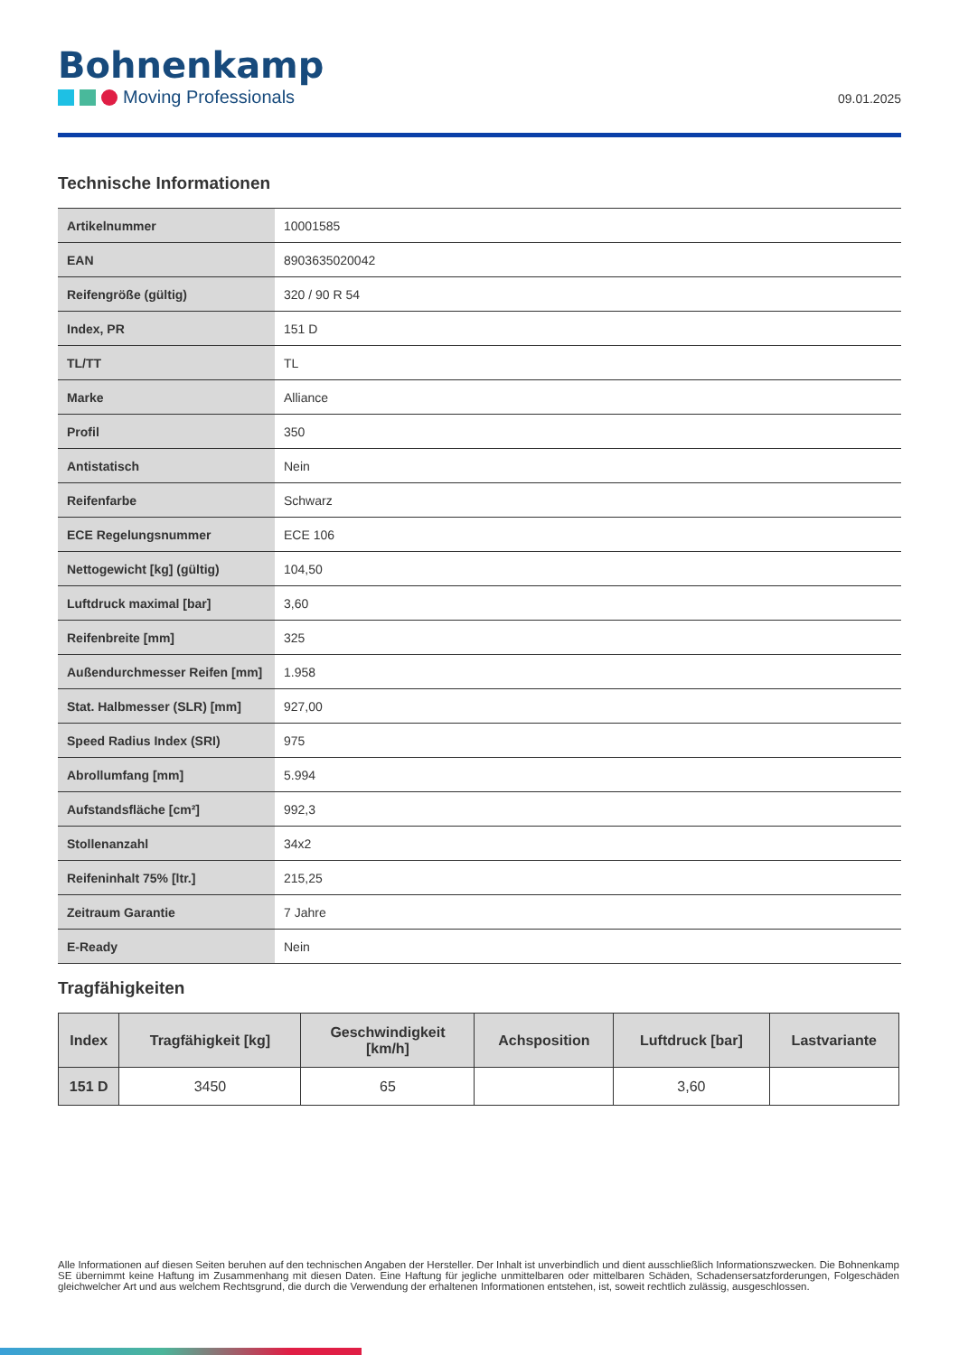Bohnenkamp
Moving Professionals
09.01.2025
Technische Informationen
| Artikelnummer | 10001585 |
| EAN | 8903635020042 |
| Reifengröße (gültig) | 320 / 90 R 54 |
| Index, PR | 151 D |
| TL/TT | TL |
| Marke | Alliance |
| Profil | 350 |
| Antistatisch | Nein |
| Reifenfarbe | Schwarz |
| ECE Regelungsnummer | ECE 106 |
| Nettogewicht [kg] (gültig) | 104,50 |
| Luftdruck maximal [bar] | 3,60 |
| Reifenbreite [mm] | 325 |
| Außendurchmesser Reifen [mm] | 1.958 |
| Stat. Halbmesser (SLR) [mm] | 927,00 |
| Speed Radius Index (SRI) | 975 |
| Abrollumfang [mm] | 5.994 |
| Aufstandsfläche [cm²] | 992,3 |
| Stollenanzahl | 34x2 |
| Reifeninhalt 75% [ltr.] | 215,25 |
| Zeitraum Garantie | 7 Jahre |
| E-Ready | Nein |
Tragfähigkeiten
| Index | Tragfähigkeit [kg] | Geschwindigkeit [km/h] | Achsposition | Luftdruck [bar] | Lastvariante |
| --- | --- | --- | --- | --- | --- |
| 151 D | 3450 | 65 | | 3,60 | |
Alle Informationen auf diesen Seiten beruhen auf den technischen Angaben der Hersteller. Der Inhalt ist unverbindlich und dient ausschließlich Informationszwecken. Die Bohnenkamp SE übernimmt keine Haftung im Zusammenhang mit diesen Daten. Eine Haftung für jegliche unmittelbaren oder mittelbaren Schäden, Schadensersatzforderungen, Folgeschäden gleichwelcher Art und aus welchem Rechtsgrund, die durch die Verwendung der erhaltenen Informationen entstehen, ist, soweit rechtlich zulässig, ausgeschlossen.